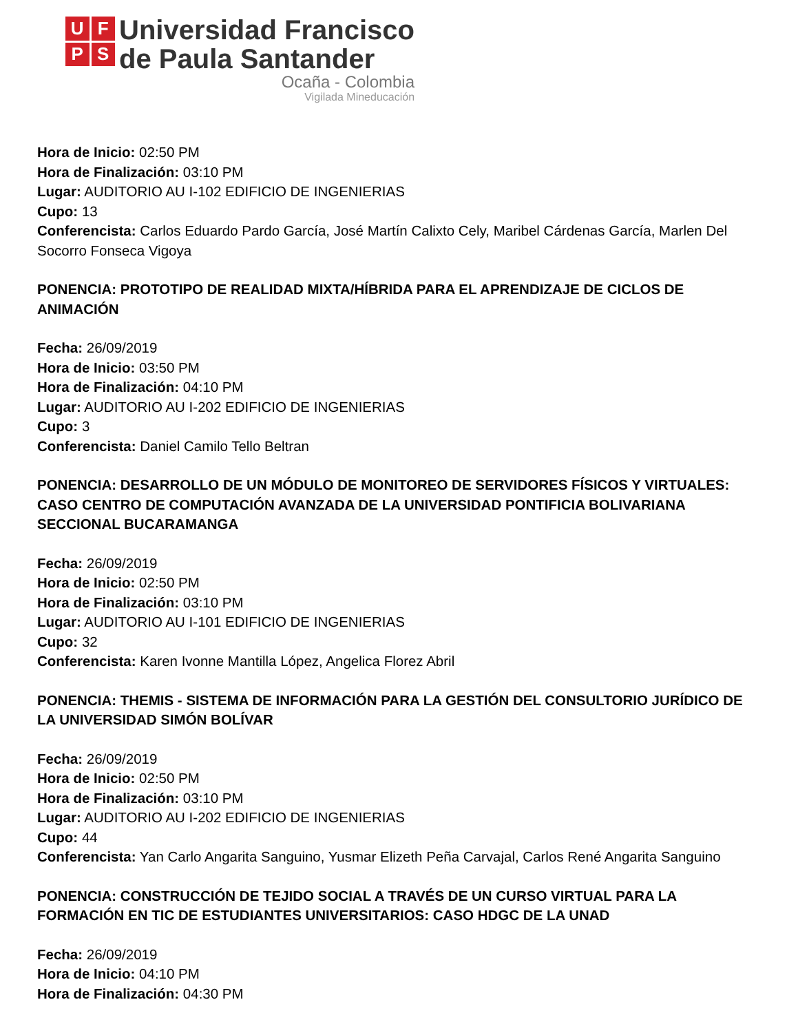U
F
P
S
Universidad Francisco
de Paula Santander
Ocaña - Colombia
Vigilada Mineducación
Hora de Inicio: 02:50 PM
Hora de Finalización: 03:10 PM
Lugar: AUDITORIO AU I-102 EDIFICIO DE INGENIERIAS
Cupo: 13
Conferencista: Carlos Eduardo Pardo García, José Martín Calixto Cely, Maribel Cárdenas García, Marlen Del Socorro Fonseca Vigoya
PONENCIA: PROTOTIPO DE REALIDAD MIXTA/HÍBRIDA PARA EL APRENDIZAJE DE CICLOS DE ANIMACIÓN
Fecha: 26/09/2019
Hora de Inicio: 03:50 PM
Hora de Finalización: 04:10 PM
Lugar: AUDITORIO AU I-202 EDIFICIO DE INGENIERIAS
Cupo: 3
Conferencista: Daniel Camilo Tello Beltran
PONENCIA: DESARROLLO DE UN MÓDULO DE MONITOREO DE SERVIDORES FÍSICOS Y VIRTUALES: CASO CENTRO DE COMPUTACIÓN AVANZADA DE LA UNIVERSIDAD PONTIFICIA BOLIVARIANA SECCIONAL BUCARAMANGA
Fecha: 26/09/2019
Hora de Inicio: 02:50 PM
Hora de Finalización: 03:10 PM
Lugar: AUDITORIO AU I-101 EDIFICIO DE INGENIERIAS
Cupo: 32
Conferencista: Karen Ivonne Mantilla López, Angelica Florez Abril
PONENCIA: THEMIS - SISTEMA DE INFORMACIÓN PARA LA GESTIÓN DEL CONSULTORIO JURÍDICO DE LA UNIVERSIDAD SIMÓN BOLÍVAR
Fecha: 26/09/2019
Hora de Inicio: 02:50 PM
Hora de Finalización: 03:10 PM
Lugar: AUDITORIO AU I-202 EDIFICIO DE INGENIERIAS
Cupo: 44
Conferencista: Yan Carlo Angarita Sanguino, Yusmar Elizeth Peña Carvajal, Carlos René Angarita Sanguino
PONENCIA: CONSTRUCCIÓN DE TEJIDO SOCIAL A TRAVÉS DE UN CURSO VIRTUAL PARA LA FORMACIÓN EN TIC DE ESTUDIANTES UNIVERSITARIOS: CASO HDGC DE LA UNAD
Fecha: 26/09/2019
Hora de Inicio: 04:10 PM
Hora de Finalización: 04:30 PM